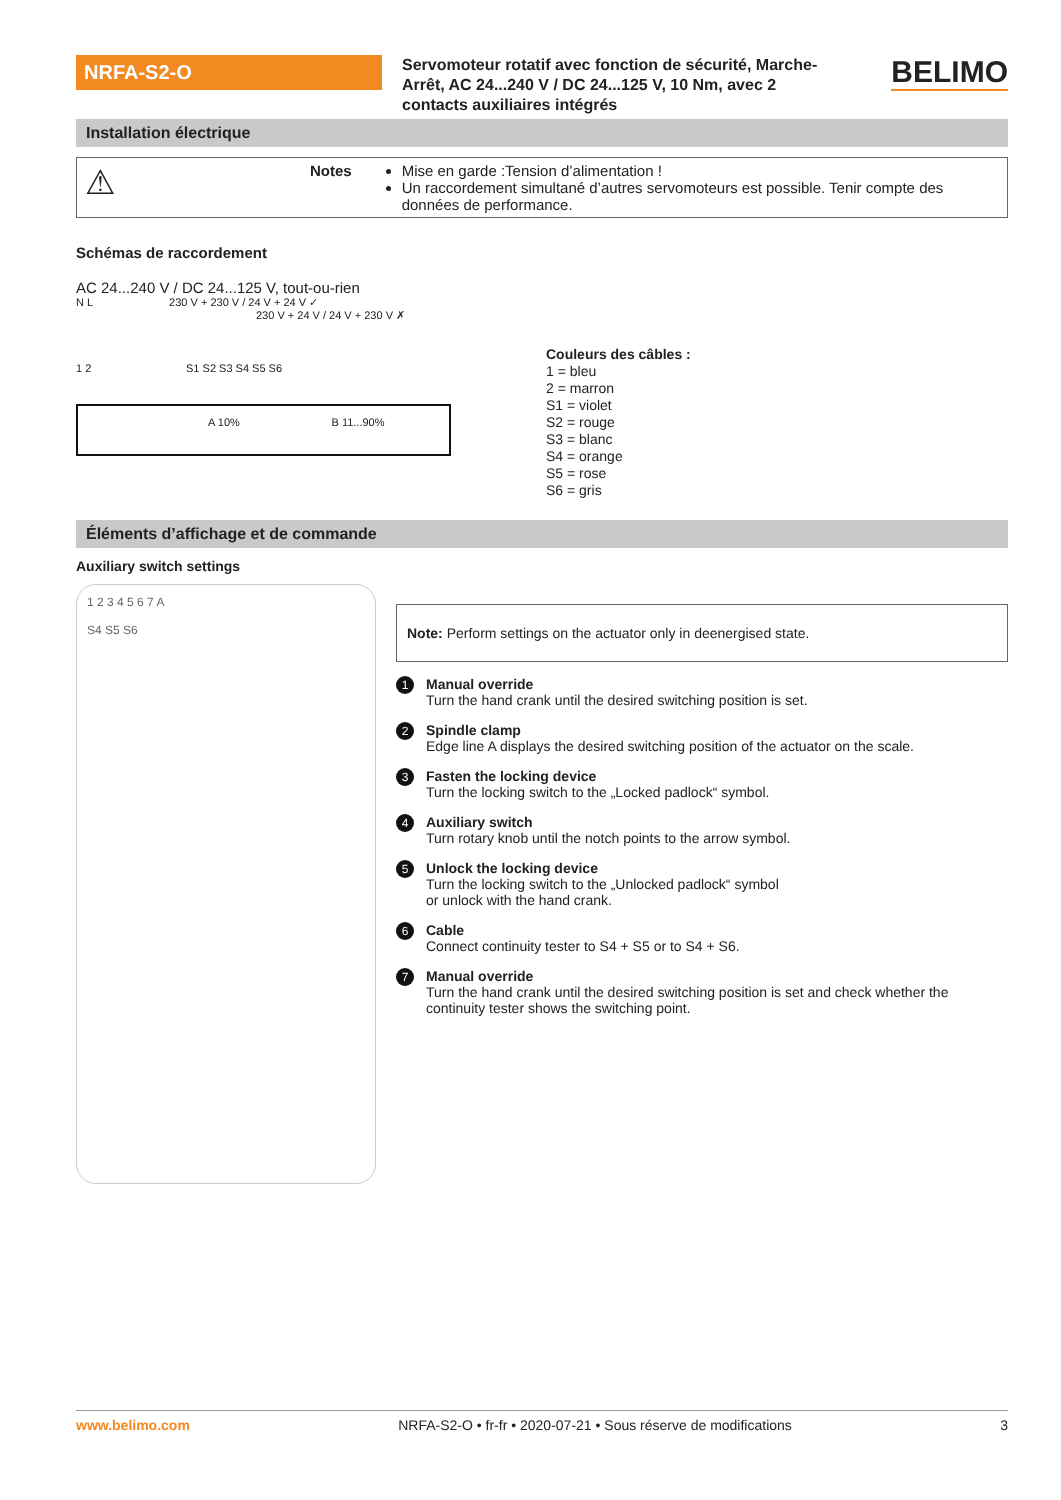NRFA-S2-O
Servomoteur rotatif avec fonction de sécurité, Marche-Arrêt, AC 24...240 V / DC 24...125 V, 10 Nm, avec 2 contacts auxiliaires intégrés
BELIMO
Installation électrique
⚠
Notes Mise en garde :Tension d’alimentation !
Un raccordement simultané d’autres servomoteurs est possible. Tenir compte des données de performance.
Schémas de raccordement
AC 24...240 V / DC 24...125 V, tout-ou-rien
N L 230 V + 230 V / 24 V + 24 V ✓
230 V + 24 V / 24 V + 230 V ✗
1 2 S1 S2 S3 S4 S5 S6
A 10% B 11...90%
Couleurs des câbles :
1 = bleu
2 = marron
S1 = violet
S2 = rouge
S3 = blanc
S4 = orange
S5 = rose
S6 = gris
Éléments d’affichage et de commande
Auxiliary switch settings
1 2 3 4 5 6 7 A
S4 S5 S6
Note: Perform settings on the actuator only in deenergised state.
1
Manual override
Turn the hand crank until the desired switching position is set.
2
Spindle clamp
Edge line A displays the desired switching position of the actuator on the scale.
3
Fasten the locking device
Turn the locking switch to the „Locked padlock“ symbol.
4
Auxiliary switch
Turn rotary knob until the notch points to the arrow symbol.
5
Unlock the locking device
Turn the locking switch to the „Unlocked padlock“ symbol
or unlock with the hand crank.
6
Cable
Connect continuity tester to S4 + S5 or to S4 + S6.
7
Manual override
Turn the hand crank until the desired switching position is set and check whether the continuity tester shows the switching point.
www.belimo.com NRFA-S2-O • fr-fr • 2020-07-21 • Sous réserve de modifications 3